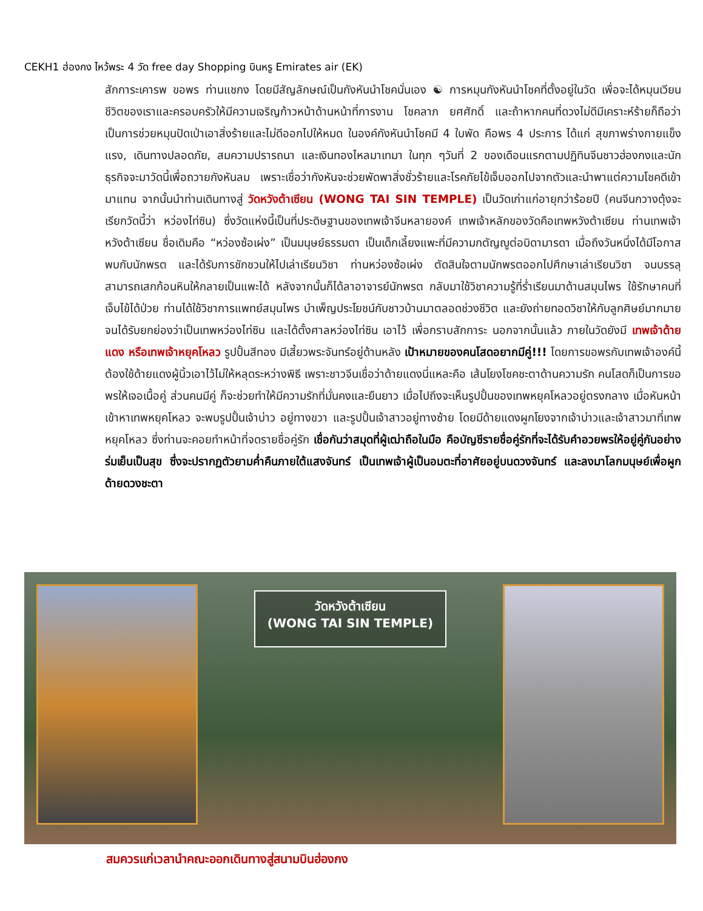CEKH1 ฮ่องกง ไหว้พระ 4 วัด free day Shopping บินหรู Emirates air (EK)
สักการะเคารพ ขอพร ท่านแชกง โดยมีสัญลักษณ์เป็นกังหันนำโชคนั่นเอง ☯ การหมุนกังหันนำโชคที่ตั้งอยู่ในวัด เพื่อจะได้หมุนเวียนชีวิตของเราและครอบครัวให้มีความเจริญก้าวหน้าด้านหน้าที่การงาน โชคลาภ ยศศักดิ์ และถ้าหากคนที่ดวงไม่ดีมีเคราะห์ร้ายก็ถือว่าเป็นการช่วยหมุนปัดเป่าเอาสิ่งร้ายและไม่ดีออกไปให้หมด ในองค์กังหันนำโชคมี 4 ใบพัด คือพร 4 ประการ ได้แก่ สุขภาพร่างกายแข็งแรง, เดินทางปลอดภัย, สมความปรารถนา และเงินทองไหลมาเทมา ในทุก ๆวันที่ 2 ของเดือนแรกตามปฏิทินจีนชาวฮ่องกงและนักธุรกิจจะมาวัดนี้เพื่อถวายกังหันลม เพราะเชื่อว่ากังหันจะช่วยพัดพาสิ่งชั่วร้ายและโรคภัยไข้เจ็บออกไปจากตัวและนำพาแต่ความโชคดีเข้ามาแทน จากนั้นนำท่านเดินทางสู่ วัดหวังต้าเซียน (WONG TAI SIN TEMPLE) เป็นวัดเก่าแก่อายุกว่าร้อยปี (คนจีนกวางตุ้งจะเรียกวัดนี้ว่า หว่องไท่ซิน) ซึ่งวัดแห่งนี้เป็นที่ประดิษฐานของเทพเจ้าจีนหลายองค์ เทพเจ้าหลักของวัดคือเทพหวังต้าเซียน ท่านเทพเจ้าหวังต้าเซียน ชื่อเดิมคือ “หว่องซ้อเผ่ง” เป็นมนุษย์ธรรมดา เป็นเด็กเลี้ยงแพะที่มีความกตัญญูต่อบิดามารดา เมื่อถึงวันหนึ่งได้มีโอกาสพบกับนักพรต และได้รับการชักชวนให้ไปเล่าเรียนวิชา ท่านหว่องซ้อเผ่ง ตัดสินใจตามนักพรตออกไปศึกษาเล่าเรียนวิชา จนบรรลุ สามารถเสกก้อนหินให้กลายเป็นแพะได้ หลังจากนั้นก็ได้ลาอาจารย์นักพรต กลับมาใช้วิชาความรู้ที่ร่ำเรียนมาด้านสมุนไพร ใช้รักษาคนที่เจ็บไข้ได้ป่วย ท่านได้ใช้วิชาการแพทย์สมุนไพร บำเพ็ญประโยชน์กับชาวบ้านมาตลอดช่วงชีวิต และยังถ่ายทอดวิชาให้กับลูกศิษย์มากมาย จนได้รับยกย่องว่าเป็นเทพหว่องไท่ซิน และได้ตั้งศาลหว่องไท่ซิน เอาไว้ เพื่อกราบสักการะ นอกจากนั้นแล้ว ภายในวัดยังมี เทพเจ้าด้ายแดง หรือเทพเจ้าหยุคโหลว รูปปั้นสีทอง มีเสี้ยวพระจันทร์อยู่ด้านหลัง เป้าหมายของคนโสดอยากมีคู่!!! โดยการขอพรกับเทพเจ้าองค์นี้ต้องใช้ด้ายแดงผู้นิ้วเอาไว้ไม่ให้หลุดระหว่างพิธี เพราะชาวจีนเชื่อว่าด้ายแดงนี่แหละคือ เส้นโยงโชคชะตาด้านความรัก คนโสดก็เป็นการขอพรให้เจอเนื้อคู่ ส่วนคนมีคู่ ก็จะช่วยทำให้มีความรักที่มั่นคงและยืนยาว เมื่อไปถึงจะเห็นรูปปั้นของเทพหยุคโหลวอยู่ตรงกลาง เมื่อหันหน้าเข้าหาเทพหยุคโหลว จะพบรูปปั้นเจ้าบ่าว อยู่ทางขวา และรูปปั้นเจ้าสาวอยู่ทางซ้าย โดยมีด้ายแดงผูกโยงจากเจ้าบ่าวและเจ้าสาวมาที่เทพหยุคโหลว ซึ่งท่านจะคอยทำหน้าที่จดรายชื่อคู่รัก เชื่อกันว่าสมุดที่ผู้เฒ่าถือในมือ คือบัญชีรายชื่อคู่รักที่จะได้รับคำอวยพรให้อยู่คู่กันอย่างร่มเย็นเป็นสุข ซึ่งจะปรากฏตัวยามค่ำคืนภายใต้แสงจันทร์ เป็นเทพเจ้าผู้เป็นอมตะที่อาศัยอยู่บนดวงจันทร์ และลงมาโลกมนุษย์เพื่อผูกด้ายดวงชะตา
วัดหวังต้าเซียน
(WONG TAI SIN TEMPLE)
สมควรแก่เวลานำคณะออกเดินทางสู่สนามบินฮ่องกง